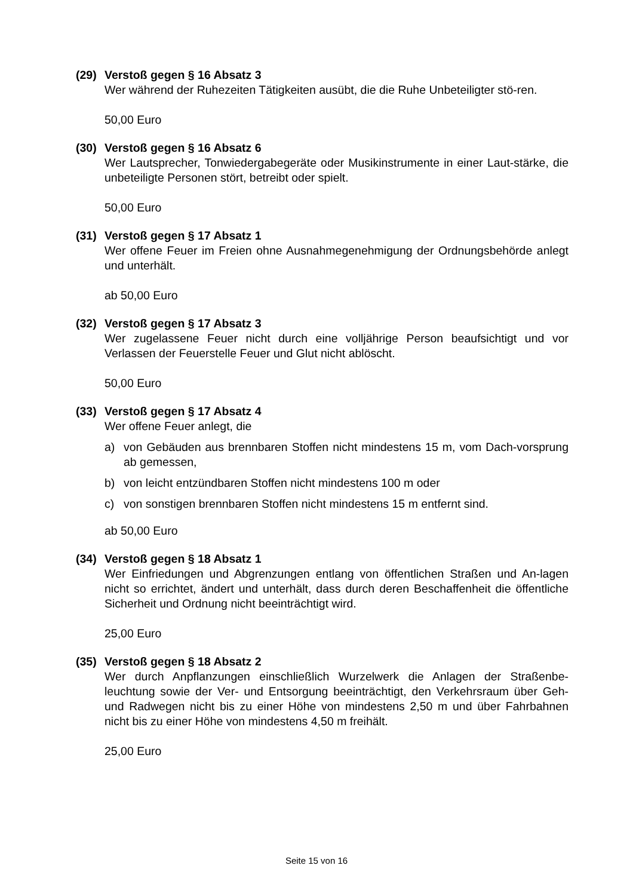(29) Verstoß gegen § 16 Absatz 3
Wer während der Ruhezeiten Tätigkeiten ausübt, die die Ruhe Unbeteiligter stö-ren.
50,00 Euro
(30) Verstoß gegen § 16 Absatz 6
Wer Lautsprecher, Tonwiedergabegeräte oder Musikinstrumente in einer Laut-stärke, die unbeteiligte Personen stört, betreibt oder spielt.
50,00 Euro
(31) Verstoß gegen § 17 Absatz 1
Wer offene Feuer im Freien ohne Ausnahmegenehmigung der Ordnungsbehörde anlegt und unterhält.
ab 50,00 Euro
(32) Verstoß gegen § 17 Absatz 3
Wer zugelassene Feuer nicht durch eine volljährige Person beaufsichtigt und vor Verlassen der Feuerstelle Feuer und Glut nicht ablöscht.
50,00 Euro
(33) Verstoß gegen § 17 Absatz 4
Wer offene Feuer anlegt, die
a) von Gebäuden aus brennbaren Stoffen nicht mindestens 15 m, vom Dach-vorsprung ab gemessen,
b) von leicht entzündbaren Stoffen nicht mindestens 100 m oder
c) von sonstigen brennbaren Stoffen nicht mindestens 15 m entfernt sind.
ab 50,00 Euro
(34) Verstoß gegen § 18 Absatz 1
Wer Einfriedungen und Abgrenzungen entlang von öffentlichen Straßen und An-lagen nicht so errichtet, ändert und unterhält, dass durch deren Beschaffenheit die öffentliche Sicherheit und Ordnung nicht beeinträchtigt wird.
25,00 Euro
(35) Verstoß gegen § 18 Absatz 2
Wer durch Anpflanzungen einschließlich Wurzelwerk die Anlagen der Straßenbe-leuchtung sowie der Ver- und Entsorgung beeinträchtigt, den Verkehrsraum über Geh- und Radwegen nicht bis zu einer Höhe von mindestens 2,50 m und über Fahrbahnen nicht bis zu einer Höhe von mindestens 4,50 m freihält.
25,00 Euro
Seite 15 von 16